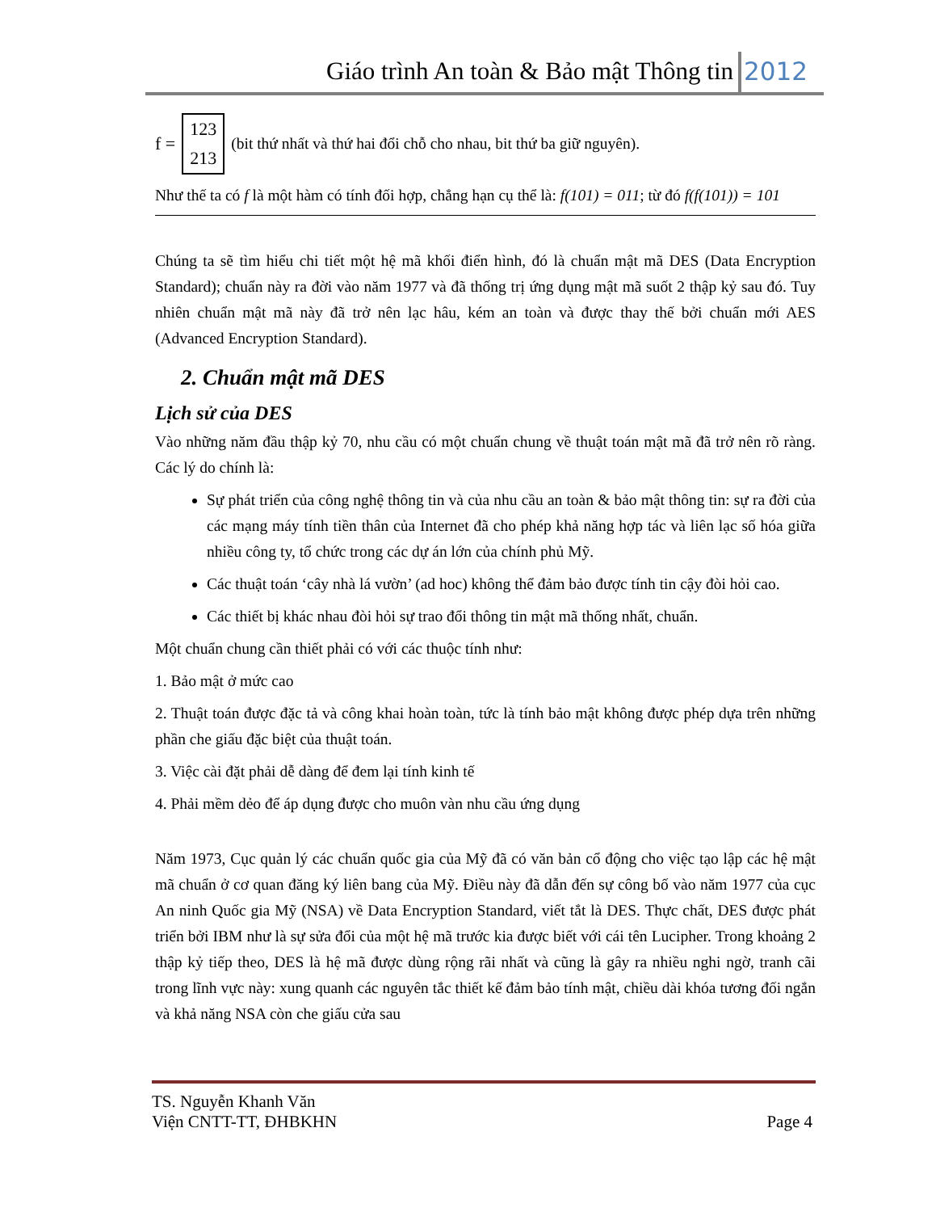Giáo trình An toàn & Bảo mật Thông tin 2012
f = 123
213 (bit thứ nhất và thứ hai đổi chỗ cho nhau, bit thứ ba giữ nguyên).
Như thế ta có f là một hàm có tính đối hợp, chẳng hạn cụ thể là: f(101) = 011; từ đó f(f(101)) = 101
Chúng ta sẽ tìm hiểu chi tiết một hệ mã khối điển hình, đó là chuẩn mật mã DES (Data Encryption Standard); chuẩn này ra đời vào năm 1977 và đã thống trị ứng dụng mật mã suốt 2 thập kỷ sau đó. Tuy nhiên chuẩn mật mã này đã trở nên lạc hâu, kém an toàn và được thay thế bởi chuẩn mới AES (Advanced Encryption Standard).
2. Chuẩn mật mã DES
Lịch sử của DES
Vào những năm đầu thập kỷ 70, nhu cầu có một chuẩn chung về thuật toán mật mã đã trở nên rõ ràng. Các lý do chính là:
Sự phát triển của công nghệ thông tin và của nhu cầu an toàn & bảo mật thông tin: sự ra đời của các mạng máy tính tiền thân của Internet đã cho phép khả năng hợp tác và liên lạc số hóa giữa nhiều công ty, tổ chức trong các dự án lớn của chính phủ Mỹ.
Các thuật toán ‘cây nhà lá vườn’ (ad hoc) không thể đảm bảo được tính tin cậy đòi hỏi cao.
Các thiết bị khác nhau đòi hỏi sự trao đổi thông tin mật mã thống nhất, chuẩn.
Một chuẩn chung cần thiết phải có với các thuộc tính như:
1. Bảo mật ở mức cao
2. Thuật toán được đặc tả và công khai hoàn toàn, tức là tính bảo mật không được phép dựa trên những phần che giấu đặc biệt của thuật toán.
3. Việc cài đặt phải dễ dàng để đem lại tính kinh tế
4. Phải mềm dẻo để áp dụng được cho muôn vàn nhu cầu ứng dụng
Năm 1973, Cục quản lý các chuẩn quốc gia của Mỹ đã có văn bản cổ động cho việc tạo lập các hệ mật mã chuẩn ở cơ quan đăng ký liên bang của Mỹ. Điều này đã dẫn đến sự công bố vào năm 1977 của cục An ninh Quốc gia Mỹ (NSA) về Data Encryption Standard, viết tắt là DES. Thực chất, DES được phát triển bởi IBM như là sự sửa đổi của một hệ mã trước kia được biết với cái tên Lucipher. Trong khoảng 2 thập kỷ tiếp theo, DES là hệ mã được dùng rộng rãi nhất và cũng là gây ra nhiều nghi ngờ, tranh cãi trong lĩnh vực này: xung quanh các nguyên tắc thiết kế đảm bảo tính mật, chiều dài khóa tương đối ngắn và khả năng NSA còn che giấu cửa sau
TS. Nguyễn Khanh Văn
Viện CNTT-TT, ĐHBKHN
Page 4